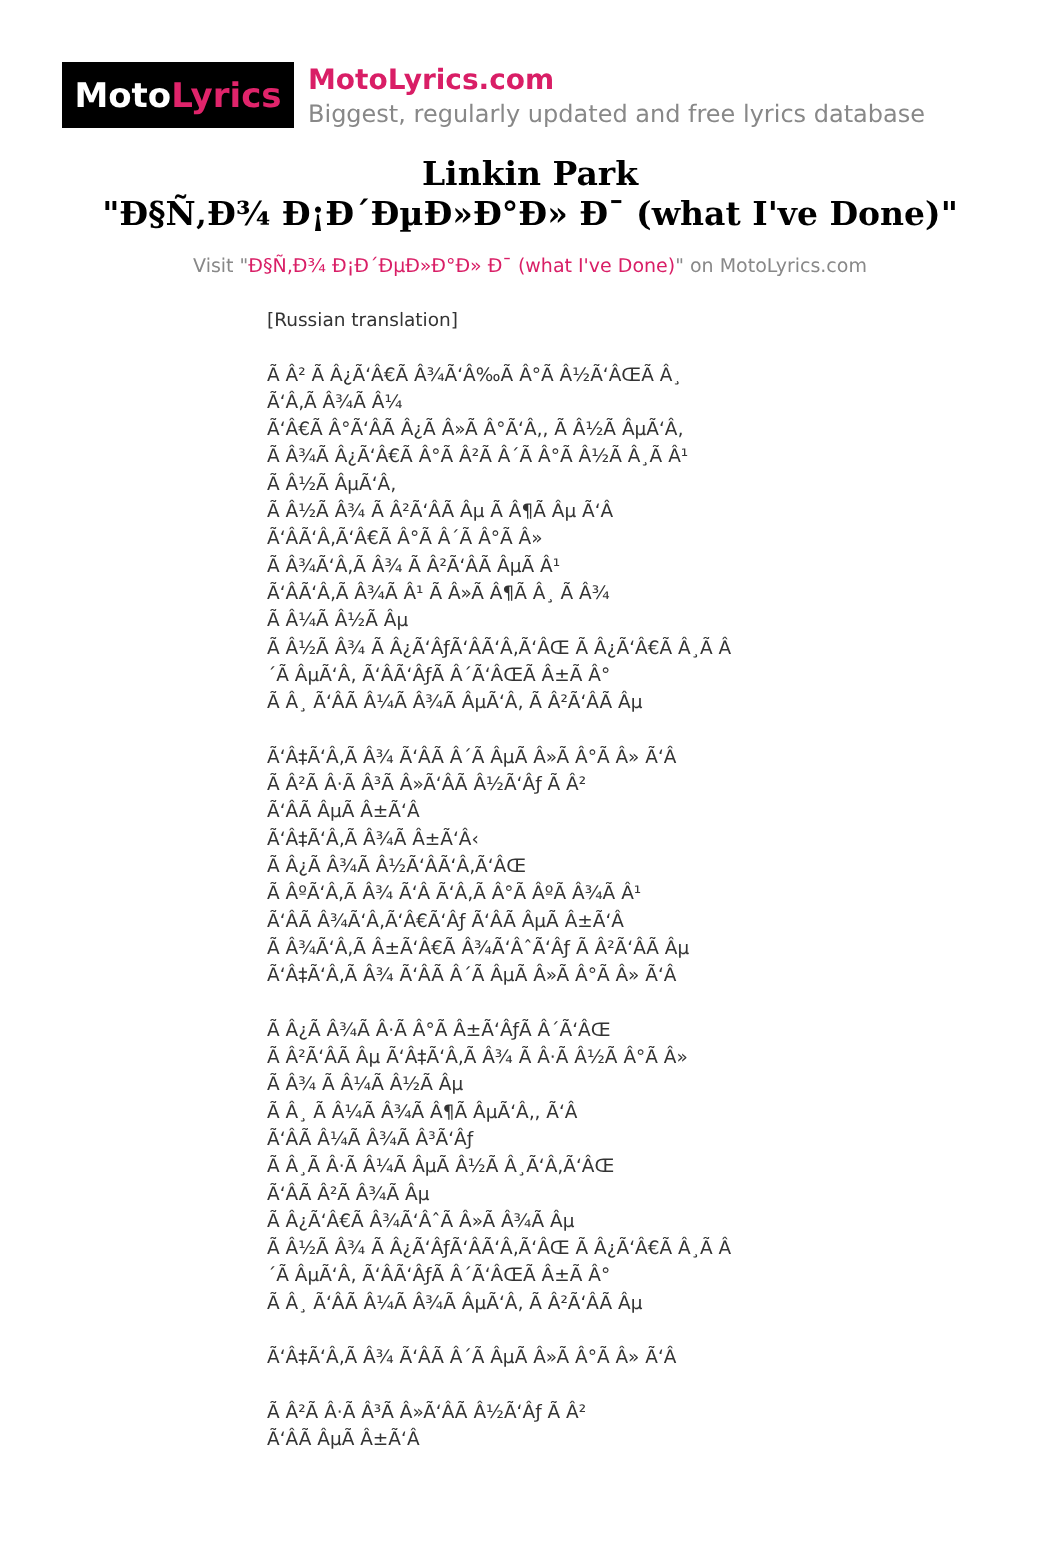Moto Lyrics
MotoLyrics.com
Biggest, regularly updated and free lyrics database
Linkin Park
"Ð§Ñ‚Ð¾ Ð¡Ð´ÐµÐ»Ð°Ð» Ð¯ (what I've Done)"
Visit "Ð§Ñ‚Ð¾ Ð¡Ð´ÐµÐ»Ð°Ð» Ð¯ (what I've Done)" on MotoLyrics.com
[Russian translation] Ã Â² Ã Â¿Ã‘Â€Ã Â¾Ã‘Â‰Ã Â°Ã Â½Ã‘ÂŒÃ Â¸ Ã‘Â‚Ã Â¾Ã Â¼ Ã‘Â€Ã Â°Ã‘ÂÃ Â¿Ã Â»Ã Â°Ã‘Â‚, Ã Â½Ã ÂµÃ‘Â‚ Ã Â¾Ã Â¿Ã‘Â€Ã Â°Ã Â²Ã Â´Ã Â°Ã Â½Ã Â¸Ã Â¹ Ã Â½Ã ÂµÃ‘Â‚ Ã Â½Ã Â¾ Ã Â²Ã‘ÂÃ Âµ Ã Â¶Ã Âµ Ã‘Â Ã‘ÂÃ‘Â‚Ã‘Â€Ã Â°Ã Â´Ã Â°Ã Â» Ã Â¾Ã‘Â‚Ã Â¾ Ã Â²Ã‘ÂÃ ÂµÃ Â¹ Ã‘ÂÃ‘Â‚Ã Â¾Ã Â¹ Ã Â»Ã Â¶Ã Â¸ Ã Â¾ Ã Â¼Ã Â½Ã Âµ Ã Â½Ã Â¾ Ã Â¿Ã‘ÂƒÃ‘ÂÃ‘Â‚Ã‘ÂŒ Ã Â¿Ã‘Â€Ã Â¸Ã Â ´Ã ÂµÃ‘Â‚ Ã‘ÂÃ‘ÂƒÃ Â´Ã‘ÂŒÃ Â±Ã Â° Ã Â¸ Ã‘ÂÃ Â¼Ã Â¾Ã ÂµÃ‘Â‚ Ã Â²Ã‘ÂÃ Âµ Ã‘Â‡Ã‘Â‚Ã Â¾ Ã‘ÂÃ Â´Ã ÂµÃ Â»Ã Â°Ã Â» Ã‘Â Ã Â²Ã Â·Ã Â³Ã Â»Ã‘ÂÃ Â½Ã‘Âƒ Ã Â² Ã‘ÂÃ ÂµÃ Â±Ã‘Â Ã‘Â‡Ã‘Â‚Ã Â¾Ã Â±Ã‘Â‹ Ã Â¿Ã Â¾Ã Â½Ã‘ÂÃ‘Â‚Ã‘ÂŒ Ã ÂºÃ‘Â‚Ã Â¾ Ã‘Â Ã‘Â‚Ã Â°Ã ÂºÃ Â¾Ã Â¹ Ã‘ÂÃ Â¾Ã‘Â‚Ã‘Â€Ã‘Âƒ Ã‘ÂÃ ÂµÃ Â±Ã‘Â Ã Â¾Ã‘Â‚Ã Â±Ã‘Â€Ã Â¾Ã‘ÂˆÃ‘Âƒ Ã Â²Ã‘ÂÃ Âµ Ã‘Â‡Ã‘Â‚Ã Â¾ Ã‘ÂÃ Â´Ã ÂµÃ Â»Ã Â°Ã Â» Ã‘Â Ã Â¿Ã Â¾Ã Â·Ã Â°Ã Â±Ã‘ÂƒÃ Â´Ã‘ÂŒ Ã Â²Ã‘ÂÃ Âµ Ã‘Â‡Ã‘Â‚Ã Â¾ Ã Â·Ã Â½Ã Â°Ã Â» Ã Â¾ Ã Â¼Ã Â½Ã Âµ Ã Â¸ Ã Â¼Ã Â¾Ã Â¶Ã ÂµÃ‘Â‚, Ã‘Â Ã‘ÂÃ Â¼Ã Â¾Ã Â³Ã‘Âƒ Ã Â¸Ã Â·Ã Â¼Ã ÂµÃ Â½Ã Â¸Ã‘Â‚Ã‘ÂŒ Ã‘ÂÃ Â²Ã Â¾Ã Âµ Ã Â¿Ã‘Â€Ã Â¾Ã‘ÂˆÃ Â»Ã Â¾Ã Âµ Ã Â½Ã Â¾ Ã Â¿Ã‘ÂƒÃ‘ÂÃ‘Â‚Ã‘ÂŒ Ã Â¿Ã‘Â€Ã Â¸Ã Â ´Ã ÂµÃ‘Â‚ Ã‘ÂÃ‘ÂƒÃ Â´Ã‘ÂŒÃ Â±Ã Â° Ã Â¸ Ã‘ÂÃ Â¼Ã Â¾Ã ÂµÃ‘Â‚ Ã Â²Ã‘ÂÃ Âµ Ã‘Â‡Ã‘Â‚Ã Â¾ Ã‘ÂÃ Â´Ã ÂµÃ Â»Ã Â°Ã Â» Ã‘Â Ã Â²Ã Â·Ã Â³Ã Â»Ã‘ÂÃ Â½Ã‘Âƒ Ã Â² Ã‘ÂÃ ÂµÃ Â±Ã‘Â